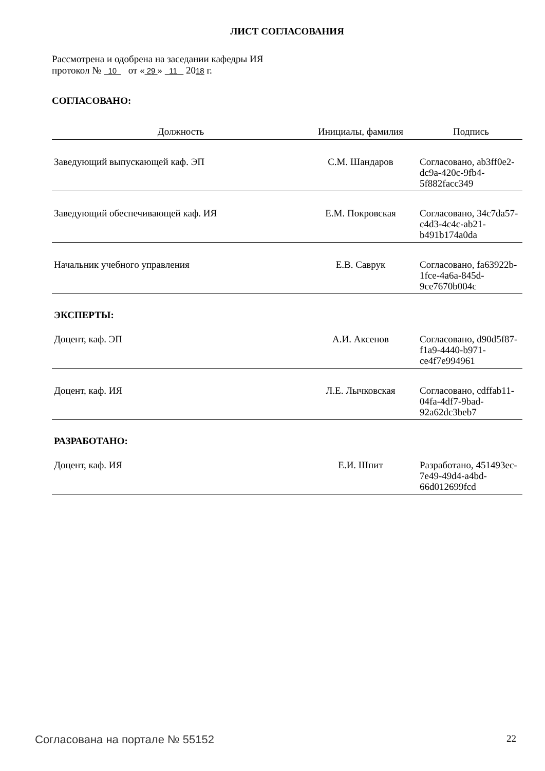ЛИСТ СОГЛАСОВАНИЯ
Рассмотрена и одобрена на заседании кафедры ИЯ
протокол № 10 от « 29 » 11 2018 г.
СОГЛАСОВАНО:
| Должность | Инициалы, фамилия | Подпись |
| --- | --- | --- |
| Заведующий выпускающей каф. ЭП | С.М. Шандаров | Согласовано, ab3ff0e2-dc9a-420c-9fb4-5f882facc349 |
| Заведующий обеспечивающей каф. ИЯ | Е.М. Покровская | Согласовано, 34c7da57-c4d3-4c4c-ab21-b491b174a0da |
| Начальник учебного управления | Е.В. Саврук | Согласовано, fa63922b-1fce-4a6a-845d-9ce7670b004c |
| ЭКСПЕРТЫ: | | |
| Доцент, каф. ЭП | А.И. Аксенов | Согласовано, d90d5f87-f1a9-4440-b971-ce4f7e994961 |
| Доцент, каф. ИЯ | Л.Е. Лычковская | Согласовано, cdffab11-04fa-4df7-9bad-92a62dc3beb7 |
| РАЗРАБОТАНО: | | |
| Доцент, каф. ИЯ | Е.И. Шпит | Разработано, 451493ec-7e49-49d4-a4bd-66d012699fcd |
Согласована на портале № 55152 22